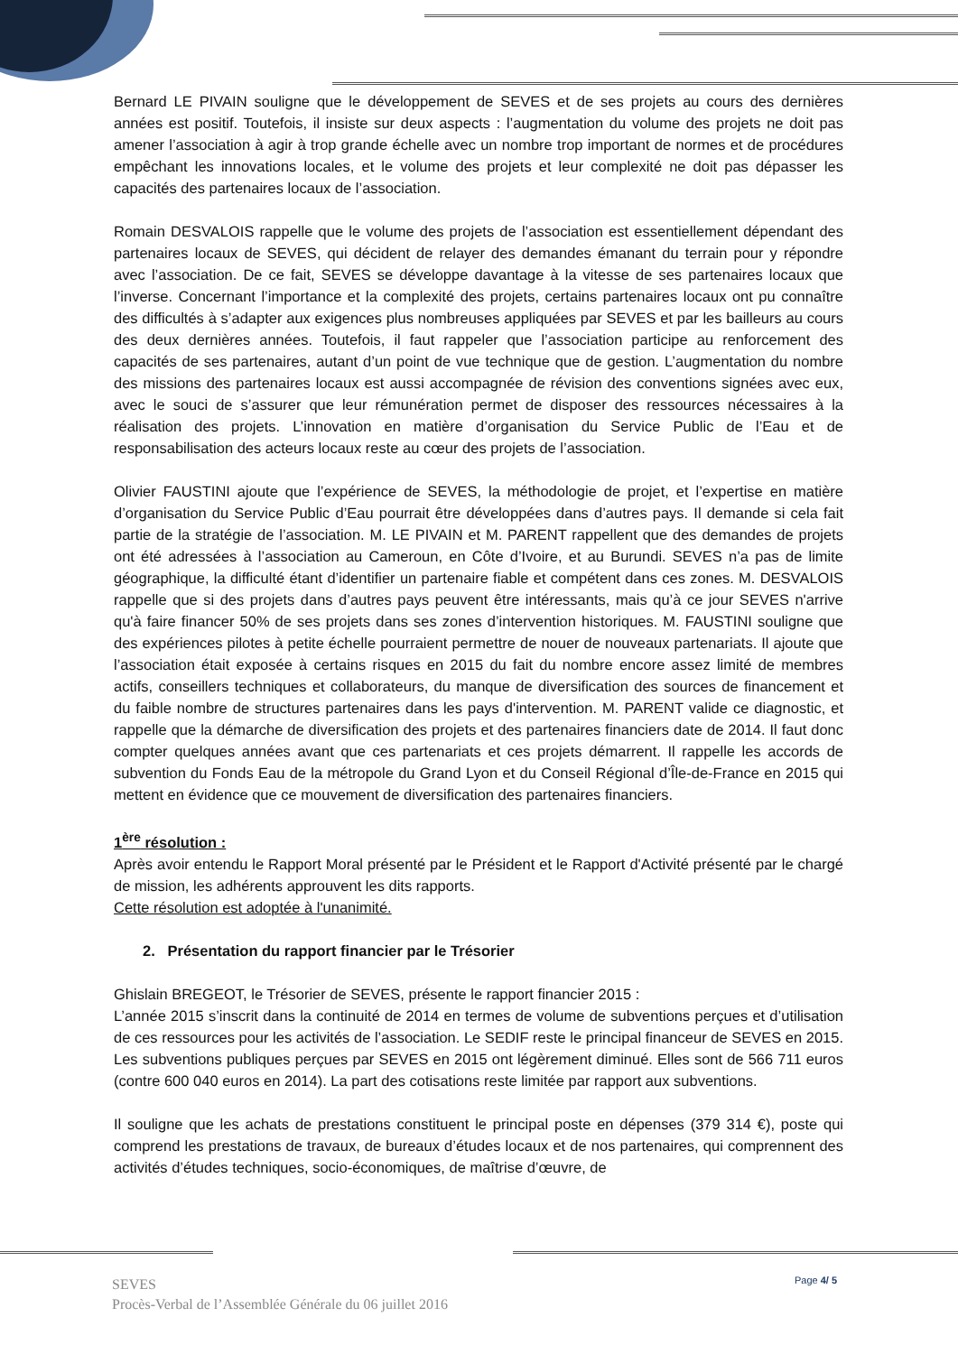Bernard LE PIVAIN souligne que le développement de SEVES et de ses projets au cours des dernières années est positif. Toutefois, il insiste sur deux aspects : l’augmentation du volume des projets ne doit pas amener l’association à agir à trop grande échelle avec un nombre trop important de normes et de procédures empêchant les innovations locales, et le volume des projets et leur complexité ne doit pas dépasser les capacités des partenaires locaux de l’association.
Romain DESVALOIS rappelle que le volume des projets de l’association est essentiellement dépendant des partenaires locaux de SEVES, qui décident de relayer des demandes émanant du terrain pour y répondre avec l’association. De ce fait, SEVES se développe davantage à la vitesse de ses partenaires locaux que l’inverse. Concernant l’importance et la complexité des projets, certains partenaires locaux ont pu connaître des difficultés à s’adapter aux exigences plus nombreuses appliquées par SEVES et par les bailleurs au cours des deux dernières années. Toutefois, il faut rappeler que l’association participe au renforcement des capacités de ses partenaires, autant d’un point de vue technique que de gestion. L’augmentation du nombre des missions des partenaires locaux est aussi accompagnée de révision des conventions signées avec eux, avec le souci de s’assurer que leur rémunération permet de disposer des ressources nécessaires à la réalisation des projets. L’innovation en matière d’organisation du Service Public de l’Eau et de responsabilisation des acteurs locaux reste au cœur des projets de l’association.
Olivier FAUSTINI ajoute que l’expérience de SEVES, la méthodologie de projet, et l’expertise en matière d’organisation du Service Public d’Eau pourrait être développées dans d’autres pays. Il demande si cela fait partie de la stratégie de l’association. M. LE PIVAIN et M. PARENT rappellent que des demandes de projets ont été adressées à l’association au Cameroun, en Côte d’Ivoire, et au Burundi. SEVES n’a pas de limite géographique, la difficulté étant d’identifier un partenaire fiable et compétent dans ces zones. M. DESVALOIS rappelle que si des projets dans d’autres pays peuvent être intéressants, mais qu’à ce jour SEVES n'arrive qu'à faire financer 50% de ses projets dans ses zones d’intervention historiques. M. FAUSTINI souligne que des expériences pilotes à petite échelle pourraient permettre de nouer de nouveaux partenariats. Il ajoute que l’association était exposée à certains risques en 2015 du fait du nombre encore assez limité de membres actifs, conseillers techniques et collaborateurs, du manque de diversification des sources de financement et du faible nombre de structures partenaires dans les pays d'intervention. M. PARENT valide ce diagnostic, et rappelle que la démarche de diversification des projets et des partenaires financiers date de 2014. Il faut donc compter quelques années avant que ces partenariats et ces projets démarrent. Il rappelle les accords de subvention du Fonds Eau de la métropole du Grand Lyon et du Conseil Régional d’Île-de-France en 2015 qui mettent en évidence que ce mouvement de diversification des partenaires financiers.
1<sup>ère</sup> résolution :
Après avoir entendu le Rapport Moral présenté par le Président et le Rapport d'Activité présenté par le chargé de mission, les adhérents approuvent les dits rapports.
Cette résolution est adoptée à l'unanimité.
2. Présentation du rapport financier par le Trésorier
Ghislain BREGEOT, le Trésorier de SEVES, présente le rapport financier 2015 :
L’année 2015 s’inscrit dans la continuité de 2014 en termes de volume de subventions perçues et d’utilisation de ces ressources pour les activités de l’association. Le SEDIF reste le principal financeur de SEVES en 2015. Les subventions publiques perçues par SEVES en 2015 ont légèrement diminué. Elles sont de 566 711 euros (contre 600 040 euros en 2014). La part des cotisations reste limitée par rapport aux subventions.
Il souligne que les achats de prestations constituent le principal poste en dépenses (379 314 €), poste qui comprend les prestations de travaux, de bureaux d’études locaux et de nos partenaires, qui comprennent des activités d’études techniques, socio-économiques, de maîtrise d’œuvre, de
Page 4/ 5
SEVES
Procès-Verbal de l’Assemblée Générale du 06 juillet 2016